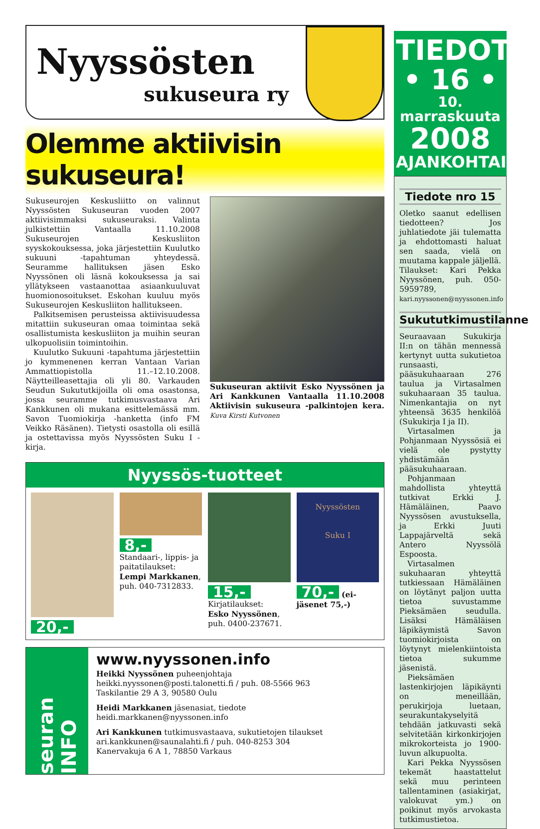Nyyssösten
sukuseura ry
Olemme aktiivisin sukuseura!
Sukuseurojen Keskusliitto on valinnut Nyyssösten Sukuseuran vuoden 2007 aktiivisimmaksi sukuseuraksi. Valinta julkistettiin Vantaalla 11.10.2008 Sukuseurojen Keskusliiton syyskokouksessa, joka järjestettiin Kuulutko sukuuni -tapahtuman yhteydessä. Seuramme hallituksen jäsen Esko Nyyssönen oli läsnä kokouksessa ja sai yllätykseen vastaanottaa asiaankuuluvat huomionosoitukset. Eskohan kuuluu myös Sukuseurojen Keskusliiton hallitukseen.
Palkitsemisen perusteissa aktiivisuudessa mitattiin sukuseuran omaa toimintaa sekä osallistumista keskusliiton ja muihin seuran ulkopuolisiin toimintoihin.
Kuulutko Sukuuni -tapahtuma järjestettiin jo kymmenenen kerran Vantaan Varian Ammattiopistolla 11.–12.10.2008. Näytteilleasettajia oli yli 80. Varkauden Seudun Sukututkijoilla oli oma osastonsa, jossa seuramme tutkimusvastaava Ari Kankkunen oli mukana esittelemässä mm. Savon Tuomiokirja -hanketta (info FM Veikko Räsänen). Tietysti osastolla oli esillä ja ostettavissa myös Nyyssösten Suku I -kirja.
Sukuseuran aktiivit Esko Nyyssönen ja Ari Kankkunen Vantaalla 11.10.2008 Aktiivisin sukuseura -palkintojen kera. Kuva Kirsti Kutvonen
Nyyssös-tuotteet
20,- 8,-
Standaari-, lippis- ja paitatilaukset:
Lempi Markkanen, puh. 040-7312833.
15,-
Kirjatilaukset:
Esko Nyyssönen, puh. 0400-237671.
Nyyssösten
Suku I
70,- (ei-jäsenet 75,-)
seuran INFO
www.nyyssonen.info
Heikki Nyyssönen puheenjohtaja
heikki.nyyssonen@posti.talonetti.fi / puh. 08-5566 963
Taskilantie 29 A 3, 90580 Oulu
Heidi Markkanen jäsenasiat, tiedote
heidi.markkanen@nyyssonen.info
Ari Kankkunen tutkimusvastaava, sukutietojen tilaukset
ari.kankkunen@saunalahti.fi / puh. 040-8253 304
Kanervakuja 6 A 1, 78850 Varkaus
TIEDOTE
• 16 •
10. marraskuuta
2008
AJANKOHTAISTA
Tiedote nro 15
Oletko saanut edellisen tiedotteen? Jos juhlatiedote jäi tulematta ja ehdottomasti haluat sen saada, vielä on muutama kappale jäljellä. Tilaukset: Kari Pekka Nyyssönen, puh. 050-5959789, kari.nyyssonen@nyyssonen.info
Sukututkimustilanne
Seuraavaan Sukukirja II:n on tähän mennessä kertynyt uutta sukutietoa runsaasti, pääsukuhaaraan 276 taulua ja Virtasalmen sukuhaaraan 35 taulua. Nimenkantajia on nyt yhteensä 3635 henkilöä (Sukukirja I ja II).
Virtasalmen ja Pohjanmaan Nyyssösiä ei vielä ole pystytty yhdistämään pääsukuhaaraan.
Pohjanmaan mahdollista yhteyttä tutkivat Erkki J. Hämäläinen, Paavo Nyyssösen avustuksella, ja Erkki Juuti Lappajärveltä sekä Antero Nyyssölä Espoosta.
Virtasalmen sukuhaaran yhteyttä tutkiessaan Hämäläinen on löytänyt paljon uutta tietoa suvustamme Pieksämäen seudulla. Lisäksi Hämäläisen läpikäymistä Savon tuomiokirjoista on löytynyt mielenkiintoista tietoa sukumme jäsenistä.
Pieksämäen lastenkirjojen läpikäynti on meneillään, perukirjoja luetaan, seurakuntakyselyitä tehdään jatkuvasti sekä selvitetään kirkonkirjojen mikrokorteista jo 1900-luvun alkupuolta.
Kari Pekka Nyyssösen tekemät haastattelut sekä muu perinteen tallentaminen (asiakirjat, valokuvat ym.) on poikinut myös arvokasta tutkimustietoa.